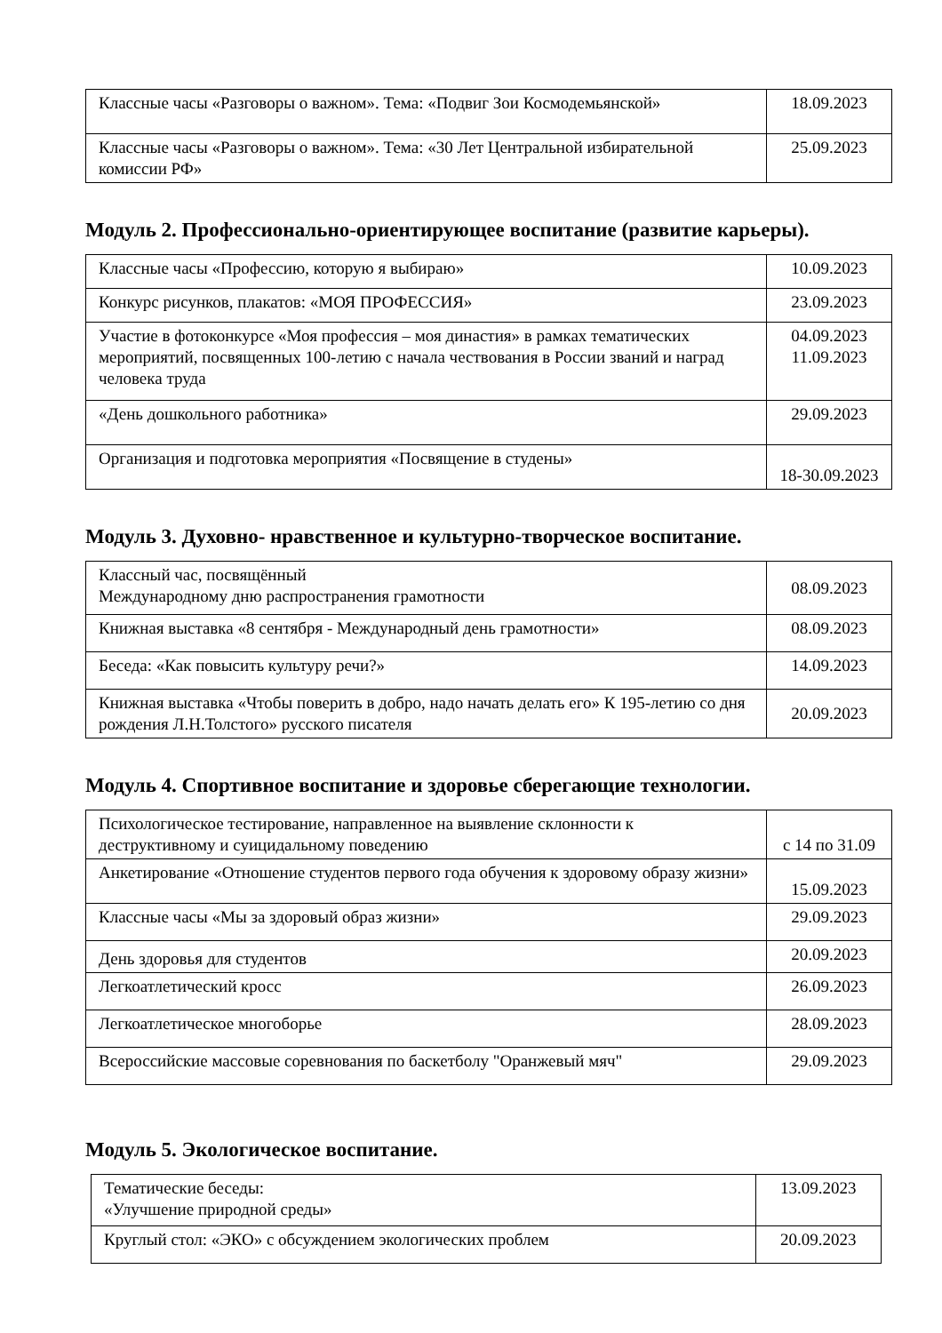| Классные часы «Разговоры о важном». Тема: «Подвиг Зои Космодемьянской» | 18.09.2023 |
| Классные часы «Разговоры о важном». Тема: «30 Лет Центральной избирательной комиссии РФ» | 25.09.2023 |
Модуль 2. Профессионально-ориентирующее воспитание (развитие карьеры).
| Классные часы «Профессию, которую я выбираю» | 10.09.2023 |
| Конкурс рисунков, плакатов: «МОЯ ПРОФЕССИЯ» | 23.09.2023 |
| Участие в фотоконкурсе «Моя профессия – моя династия» в рамках тематических мероприятий, посвященных 100-летию с начала чествования в России званий и наград человека труда | 04.09.2023 11.09.2023 |
| «День дошкольного работника» | 29.09.2023 |
| Организация и подготовка мероприятия «Посвящение в студены» | 18-30.09.2023 |
Модуль 3. Духовно- нравственное и культурно-творческое воспитание.
| Классный час, посвящённый Международному дню распространения грамотности | 08.09.2023 |
| Книжная выставка «8 сентября - Международный день грамотности» | 08.09.2023 |
| Беседа: «Как повысить культуру речи?» | 14.09.2023 |
| Книжная выставка «Чтобы поверить в добро, надо начать делать его» К 195-летию со дня рождения Л.Н.Толстого» русского писателя | 20.09.2023 |
Модуль 4. Спортивное воспитание и здоровье сберегающие технологии.
| Психологическое тестирование, направленное на выявление склонности к деструктивному и суицидальному поведению | с 14 по 31.09 |
| Анкетирование «Отношение студентов первого года обучения к здоровому образу жизни» | 15.09.2023 |
| Классные часы «Мы за здоровый образ жизни» | 29.09.2023 |
| День здоровья для студентов | 20.09.2023 |
| Легкоатлетический кросс | 26.09.2023 |
| Легкоатлетическое многоборье | 28.09.2023 |
| Всероссийские массовые соревнования по баскетболу "Оранжевый мяч" | 29.09.2023 |
Модуль 5. Экологическое воспитание.
| Тематические беседы: «Улучшение природной среды» | 13.09.2023 |
| Круглый стол: «ЭКО» с обсуждением экологических проблем | 20.09.2023 |